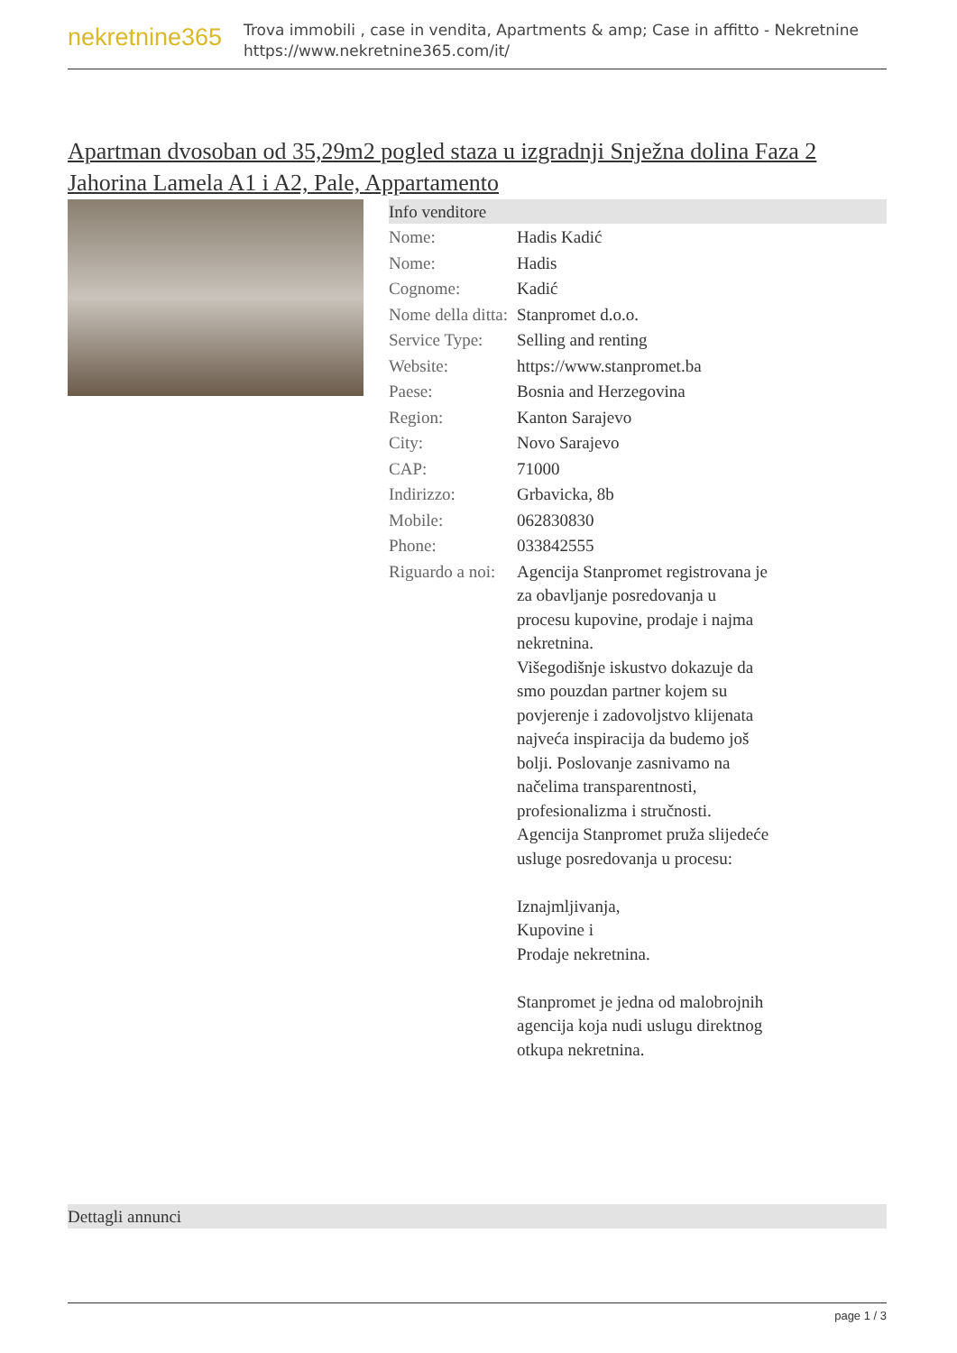nekretnine365
Trova immobili , case in vendita, Apartments & amp; Case in affitto - Nekretnine
https://www.nekretnine365.com/it/
Apartman dvosoban od 35,29m2 pogled staza u izgradnji Snježna dolina Faza 2 Jahorina Lamela A1 i A2, Pale, Appartamento
Info venditore
| Nome: | Hadis Kadić |
| Nome: | Hadis |
| Cognome: | Kadić |
| Nome della ditta: | Stanpromet d.o.o. |
| Service Type: | Selling and renting |
| Website: | https://www.stanpromet.ba |
| Paese: | Bosnia and Herzegovina |
| Region: | Kanton Sarajevo |
| City: | Novo Sarajevo |
| CAP: | 71000 |
| Indirizzo: | Grbavicka, 8b |
| Mobile: | 062830830 |
| Phone: | 033842555 |
| Riguardo a noi: | Agencija Stanpromet registrovana je za obavljanje posredovanja u procesu kupovine, prodaje i najma nekretnina. Višegodišnje iskustvo dokazuje da smo pouzdan partner kojem su povjerenje i zadovoljstvo klijenata najveća inspiracija da budemo još bolji. Poslovanje zasnivamo na načelima transparentnosti, profesionalizma i stručnosti. Agencija Stanpromet pruža slijedeće usluge posredovanja u procesu: Iznajmljivanja, Kupovine i Prodaje nekretnina. Stanpromet je jedna od malobrojnih agencija koja nudi uslugu direktnog otkupa nekretnina. |
Dettagli annunci
page 1 / 3